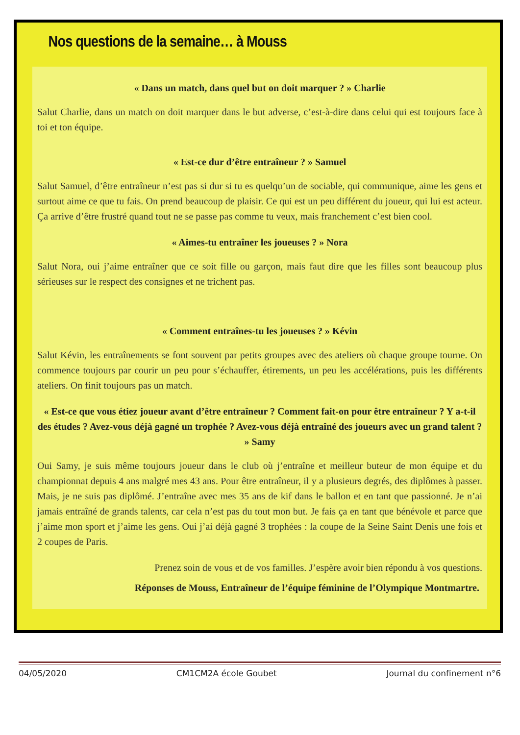Nos questions de la semaine… à Mouss
« Dans un match, dans quel but on doit marquer ? » Charlie
Salut Charlie, dans un match on doit marquer dans le but adverse, c’est-à-dire dans celui qui est toujours face à toi et ton équipe.
« Est-ce dur d’être entraîneur ? » Samuel
Salut Samuel, d’être entraîneur n’est pas si dur si tu es quelqu’un de sociable, qui communique, aime les gens et surtout aime ce que tu fais. On prend beaucoup de plaisir. Ce qui est un peu différent du joueur, qui lui est acteur. Ça arrive d’être frustré quand tout ne se passe pas comme tu veux, mais franchement c’est bien cool.
« Aimes-tu entraîner les joueuses ? » Nora
Salut Nora, oui j’aime entraîner que ce soit fille ou garçon, mais faut dire que les filles sont beaucoup plus sérieuses sur le respect des consignes et ne trichent pas.
« Comment entraînes-tu les joueuses ? » Kévin
Salut Kévin, les entraînements se font souvent par petits groupes avec des ateliers où chaque groupe tourne. On commence toujours par courir un peu pour s’échauffer, étirements, un peu les accélérations, puis les différents ateliers. On finit toujours pas un match.
« Est-ce que vous étiez joueur avant d’être entraîneur ? Comment fait-on pour être entraîneur ? Y a-t-il des études ? Avez-vous déjà gagné un trophée ? Avez-vous déjà entraîné des joueurs avec un grand talent ? » Samy
Oui Samy, je suis même toujours joueur dans le club où j’entraîne et meilleur buteur de mon équipe et du championnat depuis 4 ans malgré mes 43 ans. Pour être entraîneur, il y a plusieurs degrés, des diplômes à passer. Mais, je ne suis pas diplômé. J’entraîne avec mes 35 ans de kif dans le ballon et en tant que passionné. Je n’ai jamais entraîné de grands talents, car cela n’est pas du tout mon but. Je fais ça en tant que bénévole et parce que j’aime mon sport et j’aime les gens. Oui j’ai déjà gagné 3 trophées : la coupe de la Seine Saint Denis une fois et 2 coupes de Paris.
Prenez soin de vous et de vos familles. J’espère avoir bien répondu à vos questions.
Réponses de Mouss, Entraîneur de l’équipe féminine de l’Olympique Montmartre.
04/05/2020 CM1CM2A école Goubet Journal du confinement n°6